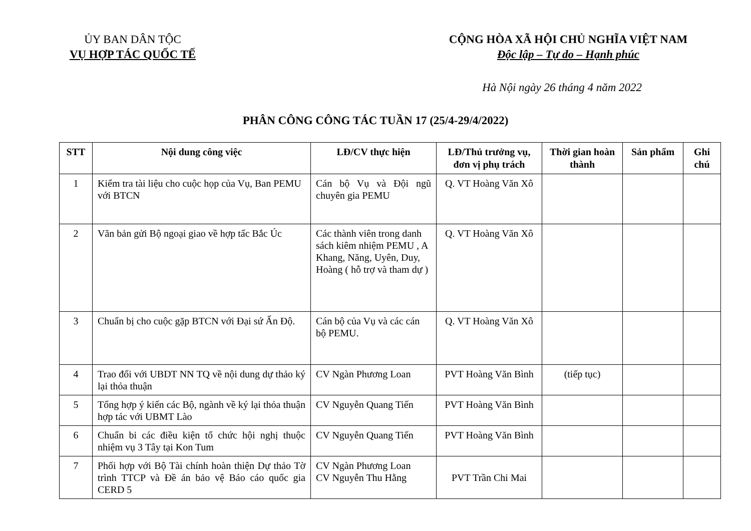ỦY BAN DÂN TỘC
VỤ HỢP TÁC QUỐC TẾ
CỘNG HÒA XÃ HỘI CHỦ NGHĨA VIỆT NAM
Độc lập – Tự do – Hạnh phúc
Hà Nội ngày 26 tháng 4 năm 2022
PHÂN CÔNG CÔNG TÁC TUẦN 17 (25/4-29/4/2022)
| STT | Nội dung công việc | LĐ/CV thực hiện | LĐ/Thủ trưởng vụ, đơn vị phụ trách | Thời gian hoàn thành | Sản phẩm | Ghi chú |
| --- | --- | --- | --- | --- | --- | --- |
| 1 | Kiểm tra tài liệu cho cuộc họp của Vụ, Ban PEMU với BTCN | Cán bộ Vụ và Đội ngũ chuyên gia PEMU | Q. VT Hoàng Văn Xô | | | |
| 2 | Văn bản gửi Bộ ngoại giao về hợp tấc Bắc Úc | Các thành viên trong danh sách kiêm nhiệm PEMU , A Khang, Năng, Uyên, Duy, Hoàng ( hỗ trợ và tham dự ) | Q. VT Hoàng Văn Xô | | | |
| 3 | Chuẩn bị cho cuộc gặp BTCN với Đại sứ Ấn Độ. | Cán bộ của Vụ và các cán bộ PEMU. | Q. VT Hoàng Văn Xô | | | |
| 4 | Trao đổi với UBDT NN TQ về nội dung dự thảo ký lại thỏa thuận | CV Ngàn Phương Loan | PVT Hoàng Văn Bình | (tiếp tục) | | |
| 5 | Tổng hợp ý kiến các Bộ, ngành về ký lại thỏa thuận hợp tác với UBMT Lào | CV Nguyễn Quang Tiến | PVT Hoàng Văn Bình | | | |
| 6 | Chuẩn bi các điều kiện tổ chức hội nghị thuộc nhiệm vụ 3 Tây tại Kon Tum | CV Nguyễn Quang Tiến | PVT Hoàng Văn Bình | | | |
| 7 | Phối hợp với Bộ Tài chính hoàn thiện Dự thảo Tờ trình TTCP và Đề án bảo vệ Báo cáo quốc gia CERD 5 | CV Ngàn Phương Loan CV Nguyễn Thu Hằng | PVT Trần Chi Mai | | | |